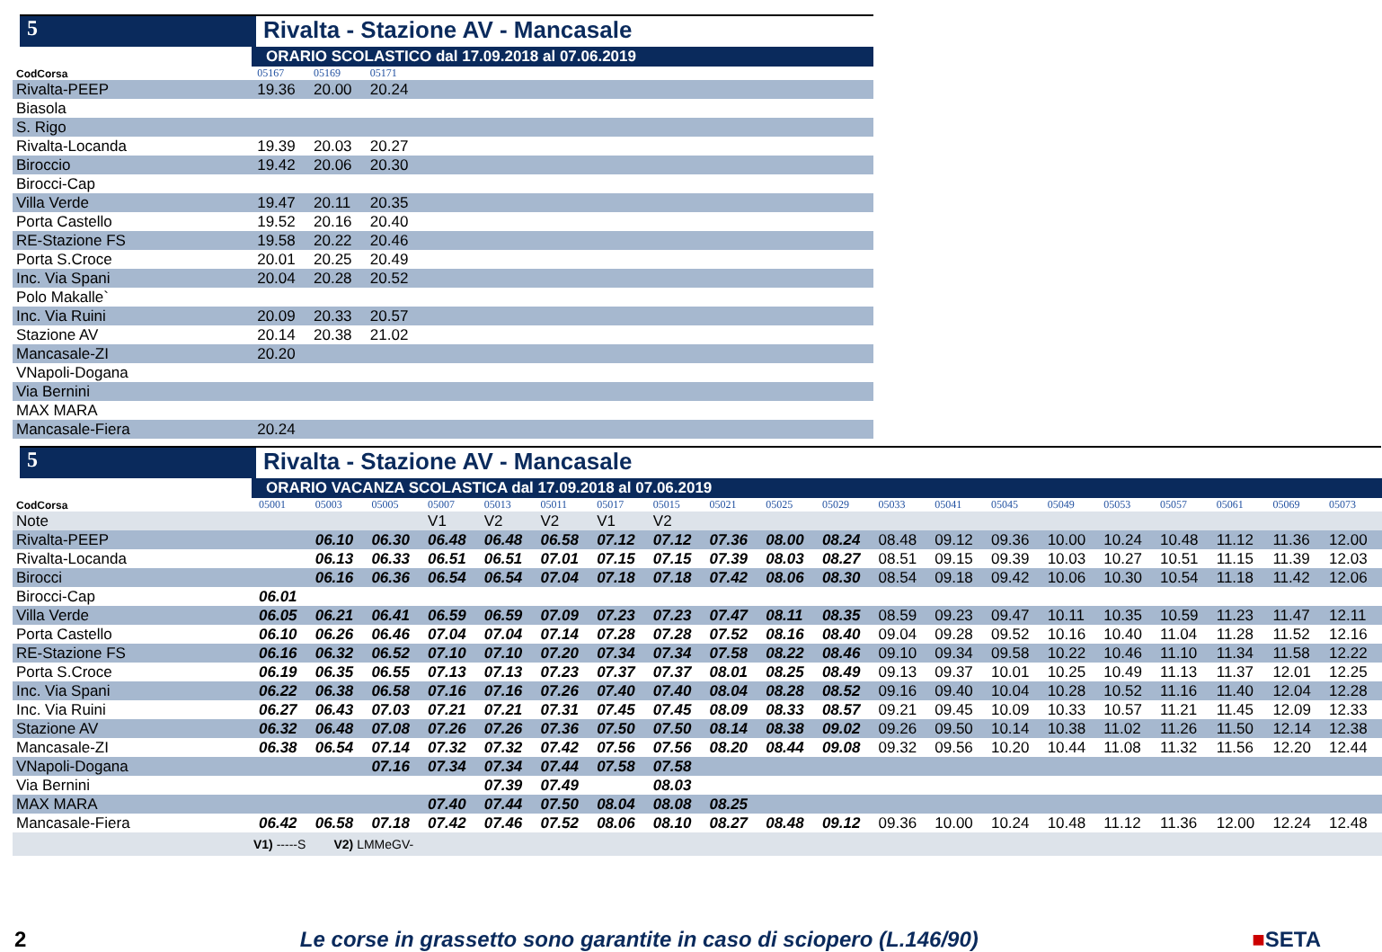5 Rivalta - Stazione AV - Mancasale
ORARIO SCOLASTICO dal 17.09.2018 al 07.06.2019
| CodCorsa | 05167 | 05169 | 05171 | |
| --- | --- | --- | --- | --- |
| Rivalta-PEEP | 19.36 | 20.00 | 20.24 | |
| Biasola | | | | |
| S. Rigo | | | | |
| Rivalta-Locanda | 19.39 | 20.03 | 20.27 | |
| Biroccio | 19.42 | 20.06 | 20.30 | |
| Birocci-Cap | | | | |
| Villa Verde | 19.47 | 20.11 | 20.35 | |
| Porta Castello | 19.52 | 20.16 | 20.40 | |
| RE-Stazione FS | 19.58 | 20.22 | 20.46 | |
| Porta S.Croce | 20.01 | 20.25 | 20.49 | |
| Inc. Via Spani | 20.04 | 20.28 | 20.52 | |
| Polo Makalle` | | | | |
| Inc. Via Ruini | 20.09 | 20.33 | 20.57 | |
| Stazione AV | 20.14 | 20.38 | 21.02 | |
| Mancasale-ZI | 20.20 | | | |
| VNapoli-Dogana | | | | |
| Via Bernini | | | | |
| MAX MARA | | | | |
| Mancasale-Fiera | 20.24 | | | |
5 Rivalta - Stazione AV - Mancasale
ORARIO VACANZA SCOLASTICA dal 17.09.2018 al 07.06.2019
| CodCorsa | 05001 | 05003 | 05005 | 05007 | 05013 | 05011 | 05017 | 05015 | 05021 | 05025 | 05029 | 05033 | 05041 | 05045 | 05049 | 05053 | 05057 | 05061 | 05069 | 05073 |
| --- | --- | --- | --- | --- | --- | --- | --- | --- | --- | --- | --- | --- | --- | --- | --- | --- | --- | --- | --- | --- |
| Note | | | | V1 | V2 | V2 | V1 | V2 | | | | | | | | | | | | |
| Rivalta-PEEP | | 06.10 | 06.30 | 06.48 | 06.48 | 06.58 | 07.12 | 07.12 | 07.36 | 08.00 | 08.24 | 08.48 | 09.12 | 09.36 | 10.00 | 10.24 | 10.48 | 11.12 | 11.36 | 12.00 |
| Rivalta-Locanda | | 06.13 | 06.33 | 06.51 | 06.51 | 07.01 | 07.15 | 07.15 | 07.39 | 08.03 | 08.27 | 08.51 | 09.15 | 09.39 | 10.03 | 10.27 | 10.51 | 11.15 | 11.39 | 12.03 |
| Birocci | | 06.16 | 06.36 | 06.54 | 06.54 | 07.04 | 07.18 | 07.18 | 07.42 | 08.06 | 08.30 | 08.54 | 09.18 | 09.42 | 10.06 | 10.30 | 10.54 | 11.18 | 11.42 | 12.06 |
| Birocci-Cap | 06.01 | | | | | | | | | | | | | | | | | | | |
| Villa Verde | 06.05 | 06.21 | 06.41 | 06.59 | 06.59 | 07.09 | 07.23 | 07.23 | 07.47 | 08.11 | 08.35 | 08.59 | 09.23 | 09.47 | 10.11 | 10.35 | 10.59 | 11.23 | 11.47 | 12.11 |
| Porta Castello | 06.10 | 06.26 | 06.46 | 07.04 | 07.04 | 07.14 | 07.28 | 07.28 | 07.52 | 08.16 | 08.40 | 09.04 | 09.28 | 09.52 | 10.16 | 10.40 | 11.04 | 11.28 | 11.52 | 12.16 |
| RE-Stazione FS | 06.16 | 06.32 | 06.52 | 07.10 | 07.10 | 07.20 | 07.34 | 07.34 | 07.58 | 08.22 | 08.46 | 09.10 | 09.34 | 09.58 | 10.22 | 10.46 | 11.10 | 11.34 | 11.58 | 12.22 |
| Porta S.Croce | 06.19 | 06.35 | 06.55 | 07.13 | 07.13 | 07.23 | 07.37 | 07.37 | 08.01 | 08.25 | 08.49 | 09.13 | 09.37 | 10.01 | 10.25 | 10.49 | 11.13 | 11.37 | 12.01 | 12.25 |
| Inc. Via Spani | 06.22 | 06.38 | 06.58 | 07.16 | 07.16 | 07.26 | 07.40 | 07.40 | 08.04 | 08.28 | 08.52 | 09.16 | 09.40 | 10.04 | 10.28 | 10.52 | 11.16 | 11.40 | 12.04 | 12.28 |
| Inc. Via Ruini | 06.27 | 06.43 | 07.03 | 07.21 | 07.21 | 07.31 | 07.45 | 07.45 | 08.09 | 08.33 | 08.57 | 09.21 | 09.45 | 10.09 | 10.33 | 10.57 | 11.21 | 11.45 | 12.09 | 12.33 |
| Stazione AV | 06.32 | 06.48 | 07.08 | 07.26 | 07.26 | 07.36 | 07.50 | 07.50 | 08.14 | 08.38 | 09.02 | 09.26 | 09.50 | 10.14 | 10.38 | 11.02 | 11.26 | 11.50 | 12.14 | 12.38 |
| Mancasale-ZI | 06.38 | 06.54 | 07.14 | 07.32 | 07.32 | 07.42 | 07.56 | 07.56 | 08.20 | 08.44 | 09.08 | 09.32 | 09.56 | 10.20 | 10.44 | 11.08 | 11.32 | 11.56 | 12.20 | 12.44 |
| VNapoli-Dogana | | | 07.16 | 07.34 | 07.34 | 07.44 | 07.58 | 07.58 | | | | | | | | | | | | |
| Via Bernini | | | | | 07.39 | 07.49 | | 08.03 | | | | | | | | | | | | |
| MAX MARA | | | | 07.40 | 07.44 | 07.50 | 08.04 | 08.08 | 08.25 | | | | | | | | | | | |
| Mancasale-Fiera | 06.42 | 06.58 | 07.18 | 07.42 | 07.46 | 07.52 | 08.06 | 08.10 | 08.27 | 08.48 | 09.12 | 09.36 | 10.00 | 10.24 | 10.48 | 11.12 | 11.36 | 12.00 | 12.24 | 12.48 |
| V1) -----S V2) LMMeGV- | | | | | | | | | | | | | | | | | | | | |
2 Le corse in grassetto sono garantite in caso di sciopero (L.146/90) ■SETA